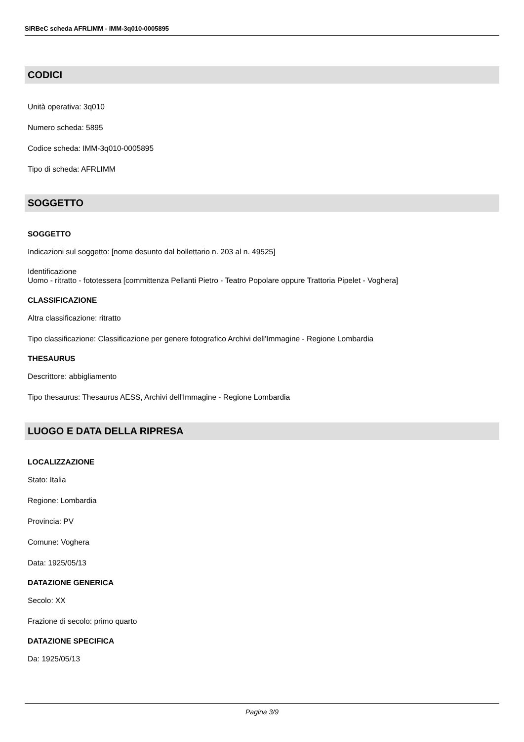SIRBeC scheda AFRLIMM - IMM-3q010-0005895
CODICI
Unità operativa: 3q010
Numero scheda: 5895
Codice scheda: IMM-3q010-0005895
Tipo di scheda: AFRLIMM
SOGGETTO
SOGGETTO
Indicazioni sul soggetto: [nome desunto dal bollettario n. 203 al n. 49525]
Identificazione
Uomo - ritratto - fototessera [committenza Pellanti Pietro - Teatro Popolare oppure Trattoria Pipelet - Voghera]
CLASSIFICAZIONE
Altra classificazione: ritratto
Tipo classificazione: Classificazione per genere fotografico Archivi dell'Immagine - Regione Lombardia
THESAURUS
Descrittore: abbigliamento
Tipo thesaurus: Thesaurus AESS, Archivi dell'Immagine - Regione Lombardia
LUOGO E DATA DELLA RIPRESA
LOCALIZZAZIONE
Stato: Italia
Regione: Lombardia
Provincia: PV
Comune: Voghera
Data: 1925/05/13
DATAZIONE GENERICA
Secolo: XX
Frazione di secolo: primo quarto
DATAZIONE SPECIFICA
Da: 1925/05/13
Pagina 3/9